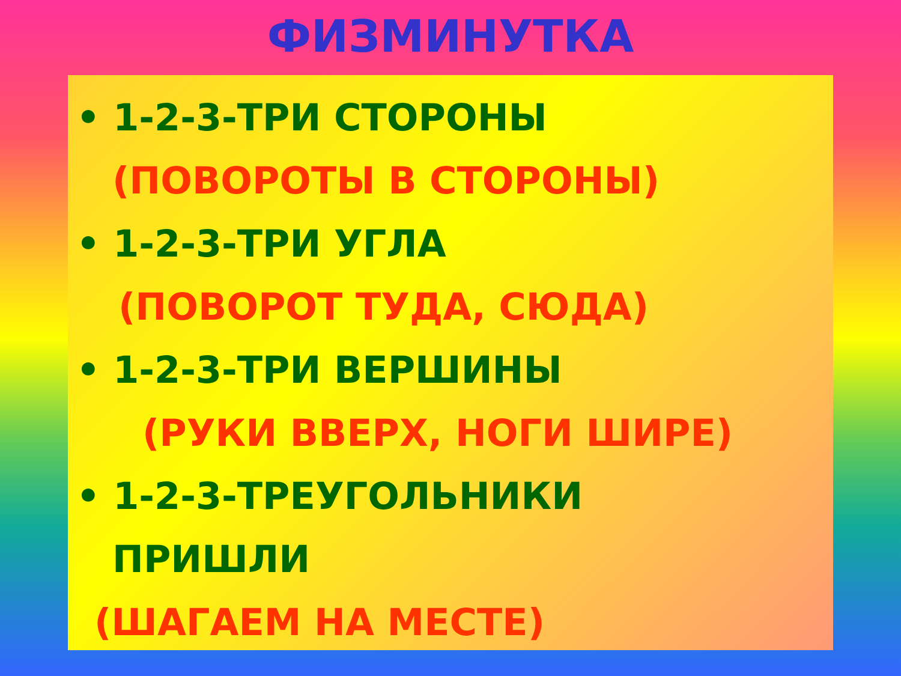ФИЗМИНУТКА
• 1-2-3-ТРИ СТОРОНЫ
(ПОВОРОТЫ В СТОРОНЫ)
• 1-2-3-ТРИ УГЛА
(ПОВОРОТ ТУДА, СЮДА)
• 1-2-3-ТРИ ВЕРШИНЫ
(РУКИ ВВЕРХ, НОГИ ШИРЕ)
• 1-2-3-ТРЕУГОЛЬНИКИ
ПРИШЛИ
(ШАГАЕМ НА МЕСТЕ)